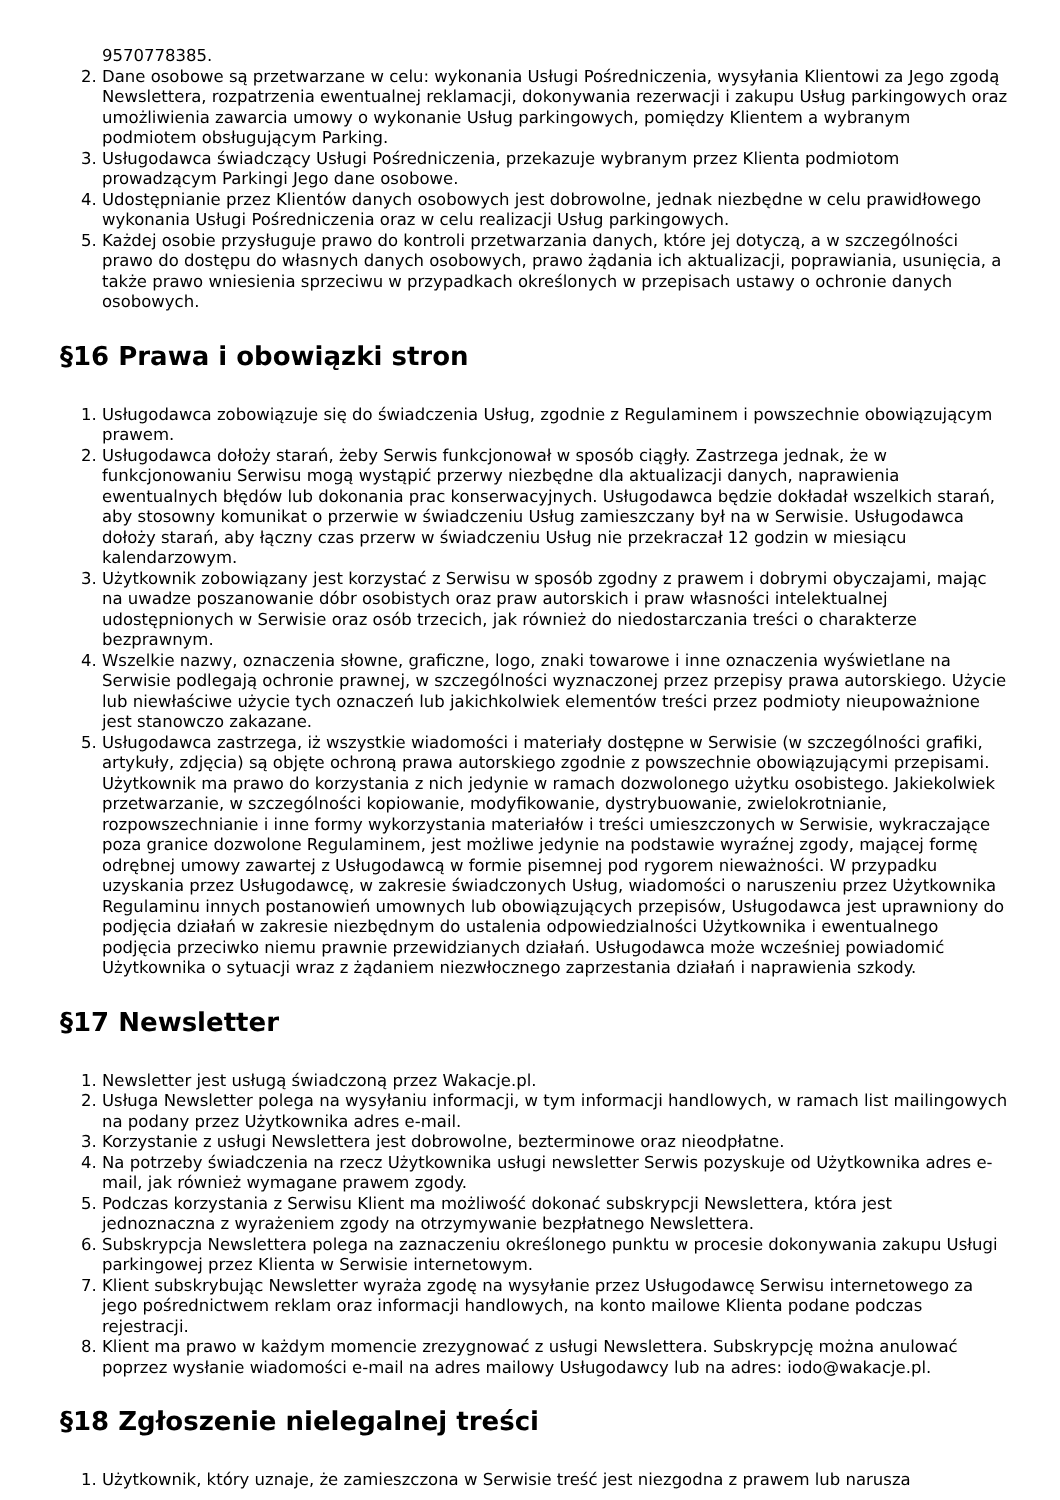9570778385.
2. Dane osobowe są przetwarzane w celu: wykonania Usługi Pośredniczenia, wysyłania Klientowi za Jego zgodą Newslettera, rozpatrzenia ewentualnej reklamacji, dokonywania rezerwacji i zakupu Usług parkingowych oraz umożliwienia zawarcia umowy o wykonanie Usług parkingowych, pomiędzy Klientem a wybranym podmiotem obsługującym Parking.
3. Usługodawca świadczący Usługi Pośredniczenia, przekazuje wybranym przez Klienta podmiotom prowadzącym Parkingi Jego dane osobowe.
4. Udostępnianie przez Klientów danych osobowych jest dobrowolne, jednak niezbędne w celu prawidłowego wykonania Usługi Pośredniczenia oraz w celu realizacji Usług parkingowych.
5. Każdej osobie przysługuje prawo do kontroli przetwarzania danych, które jej dotyczą, a w szczególności prawo do dostępu do własnych danych osobowych, prawo żądania ich aktualizacji, poprawiania, usunięcia, a także prawo wniesienia sprzeciwu w przypadkach określonych w przepisach ustawy o ochronie danych osobowych.
§16 Prawa i obowiązki stron
1. Usługodawca zobowiązuje się do świadczenia Usług, zgodnie z Regulaminem i powszechnie obowiązującym prawem.
2. Usługodawca dołoży starań, żeby Serwis funkcjonował w sposób ciągły. Zastrzega jednak, że w funkcjonowaniu Serwisu mogą wystąpić przerwy niezbędne dla aktualizacji danych, naprawienia ewentualnych błędów lub dokonania prac konserwacyjnych. Usługodawca będzie dokładał wszelkich starań, aby stosowny komunikat o przerwie w świadczeniu Usług zamieszczany był na w Serwisie. Usługodawca dołoży starań, aby łączny czas przerw w świadczeniu Usług nie przekraczał 12 godzin w miesiącu kalendarzowym.
3. Użytkownik zobowiązany jest korzystać z Serwisu w sposób zgodny z prawem i dobrymi obyczajami, mając na uwadze poszanowanie dóbr osobistych oraz praw autorskich i praw własności intelektualnej udostępnionych w Serwisie oraz osób trzecich, jak również do niedostarczania treści o charakterze bezprawnym.
4. Wszelkie nazwy, oznaczenia słowne, graficzne, logo, znaki towarowe i inne oznaczenia wyświetlane na Serwisie podlegają ochronie prawnej, w szczególności wyznaczonej przez przepisy prawa autorskiego. Użycie lub niewłaściwe użycie tych oznaczeń lub jakichkolwiek elementów treści przez podmioty nieupoważnione jest stanowczo zakazane.
5. Usługodawca zastrzega, iż wszystkie wiadomości i materiały dostępne w Serwisie (w szczególności grafiki, artykuły, zdjęcia) są objęte ochroną prawa autorskiego zgodnie z powszechnie obowiązującymi przepisami. Użytkownik ma prawo do korzystania z nich jedynie w ramach dozwolonego użytku osobistego. Jakiekolwiek przetwarzanie, w szczególności kopiowanie, modyfikowanie, dystrybuowanie, zwielokrotnianie, rozpowszechnianie i inne formy wykorzystania materiałów i treści umieszczonych w Serwisie, wykraczające poza granice dozwolone Regulaminem, jest możliwe jedynie na podstawie wyraźnej zgody, mającej formę odrębnej umowy zawartej z Usługodawcą w formie pisemnej pod rygorem nieważności. W przypadku uzyskania przez Usługodawcę, w zakresie świadczonych Usług, wiadomości o naruszeniu przez Użytkownika Regulaminu innych postanowień umownych lub obowiązujących przepisów, Usługodawca jest uprawniony do podjęcia działań w zakresie niezbędnym do ustalenia odpowiedzialności Użytkownika i ewentualnego podjęcia przeciwko niemu prawnie przewidzianych działań. Usługodawca może wcześniej powiadomić Użytkownika o sytuacji wraz z żądaniem niezwłocznego zaprzestania działań i naprawienia szkody.
§17 Newsletter
1. Newsletter jest usługą świadczoną przez Wakacje.pl.
2. Usługa Newsletter polega na wysyłaniu informacji, w tym informacji handlowych, w ramach list mailingowych na podany przez Użytkownika adres e-mail.
3. Korzystanie z usługi Newslettera jest dobrowolne, bezterminowe oraz nieodpłatne.
4. Na potrzeby świadczenia na rzecz Użytkownika usługi newsletter Serwis pozyskuje od Użytkownika adres e-mail, jak również wymagane prawem zgody.
5. Podczas korzystania z Serwisu Klient ma możliwość dokonać subskrypcji Newslettera, która jest jednoznaczna z wyrażeniem zgody na otrzymywanie bezpłatnego Newslettera.
6. Subskrypcja Newslettera polega na zaznaczeniu określonego punktu w procesie dokonywania zakupu Usługi parkingowej przez Klienta w Serwisie internetowym.
7. Klient subskrybując Newsletter wyraża zgodę na wysyłanie przez Usługodawcę Serwisu internetowego za jego pośrednictwem reklam oraz informacji handlowych, na konto mailowe Klienta podane podczas rejestracji.
8. Klient ma prawo w każdym momencie zrezygnować z usługi Newslettera. Subskrypcję można anulować poprzez wysłanie wiadomości e-mail na adres mailowy Usługodawcy lub na adres: iodo@wakacje.pl.
§18 Zgłoszenie nielegalnej treści
1. Użytkownik, który uznaje, że zamieszczona w Serwisie treść jest niezgodna z prawem lub narusza